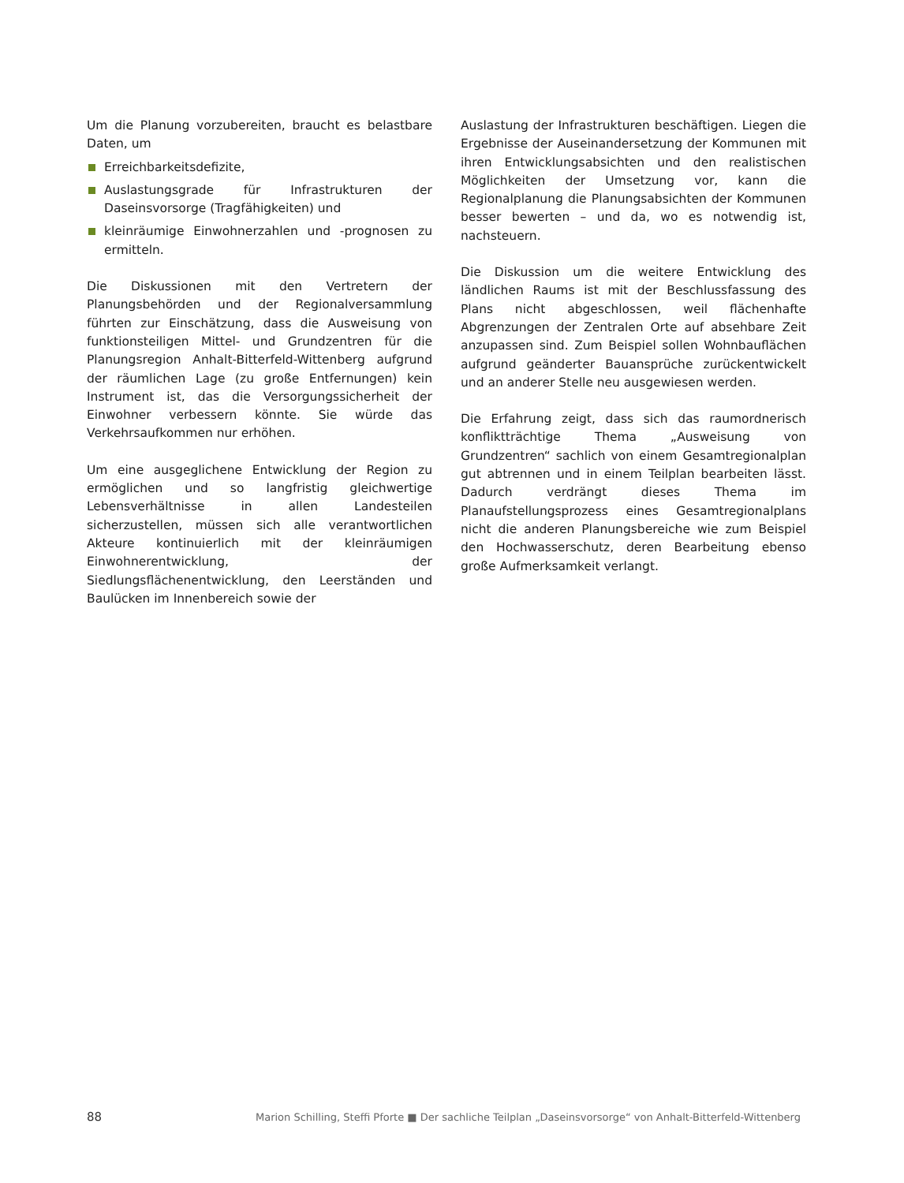Um die Planung vorzubereiten, braucht es belastbare Daten, um
Erreichbarkeitsdefizite,
Auslastungsgrade für Infrastrukturen der Daseinsvorsorge (Tragfähigkeiten) und
kleinräumige Einwohnerzahlen und -prognosen zu ermitteln.
Die Diskussionen mit den Vertretern der Planungsbehörden und der Regionalversammlung führten zur Einschätzung, dass die Ausweisung von funktionsteiligen Mittel- und Grundzentren für die Planungsregion Anhalt-Bitterfeld-Wittenberg aufgrund der räumlichen Lage (zu große Entfernungen) kein Instrument ist, das die Versorgungssicherheit der Einwohner verbessern könnte. Sie würde das Verkehrsaufkommen nur erhöhen.
Um eine ausgeglichene Entwicklung der Region zu ermöglichen und so langfristig gleichwertige Lebensverhältnisse in allen Landesteilen sicherzustellen, müssen sich alle verantwortlichen Akteure kontinuierlich mit der kleinräumigen Einwohnerentwicklung, der Siedlungsflächenentwicklung, den Leerständen und Baulücken im Innenbereich sowie der
Auslastung der Infrastrukturen beschäftigen. Liegen die Ergebnisse der Auseinandersetzung der Kommunen mit ihren Entwicklungsabsichten und den realistischen Möglichkeiten der Umsetzung vor, kann die Regionalplanung die Planungsabsichten der Kommunen besser bewerten – und da, wo es notwendig ist, nachsteuern.
Die Diskussion um die weitere Entwicklung des ländlichen Raums ist mit der Beschlussfassung des Plans nicht abgeschlossen, weil flächenhafte Abgrenzungen der Zentralen Orte auf absehbare Zeit anzupassen sind. Zum Beispiel sollen Wohnbauflächen aufgrund geänderter Bauansprüche zurückentwickelt und an anderer Stelle neu ausgewiesen werden.
Die Erfahrung zeigt, dass sich das raumordnerisch konfliktträchtige Thema „Ausweisung von Grundzentren“ sachlich von einem Gesamtregionalplan gut abtrennen und in einem Teilplan bearbeiten lässt. Dadurch verdrängt dieses Thema im Planaufstellungsprozess eines Gesamtregionalplans nicht die anderen Planungsbereiche wie zum Beispiel den Hochwasserschutz, deren Bearbeitung ebenso große Aufmerksamkeit verlangt.
88 Marion Schilling, Steffi Pforte ■ Der sachliche Teilplan „Daseinsvorsorge“ von Anhalt-Bitterfeld-Wittenberg